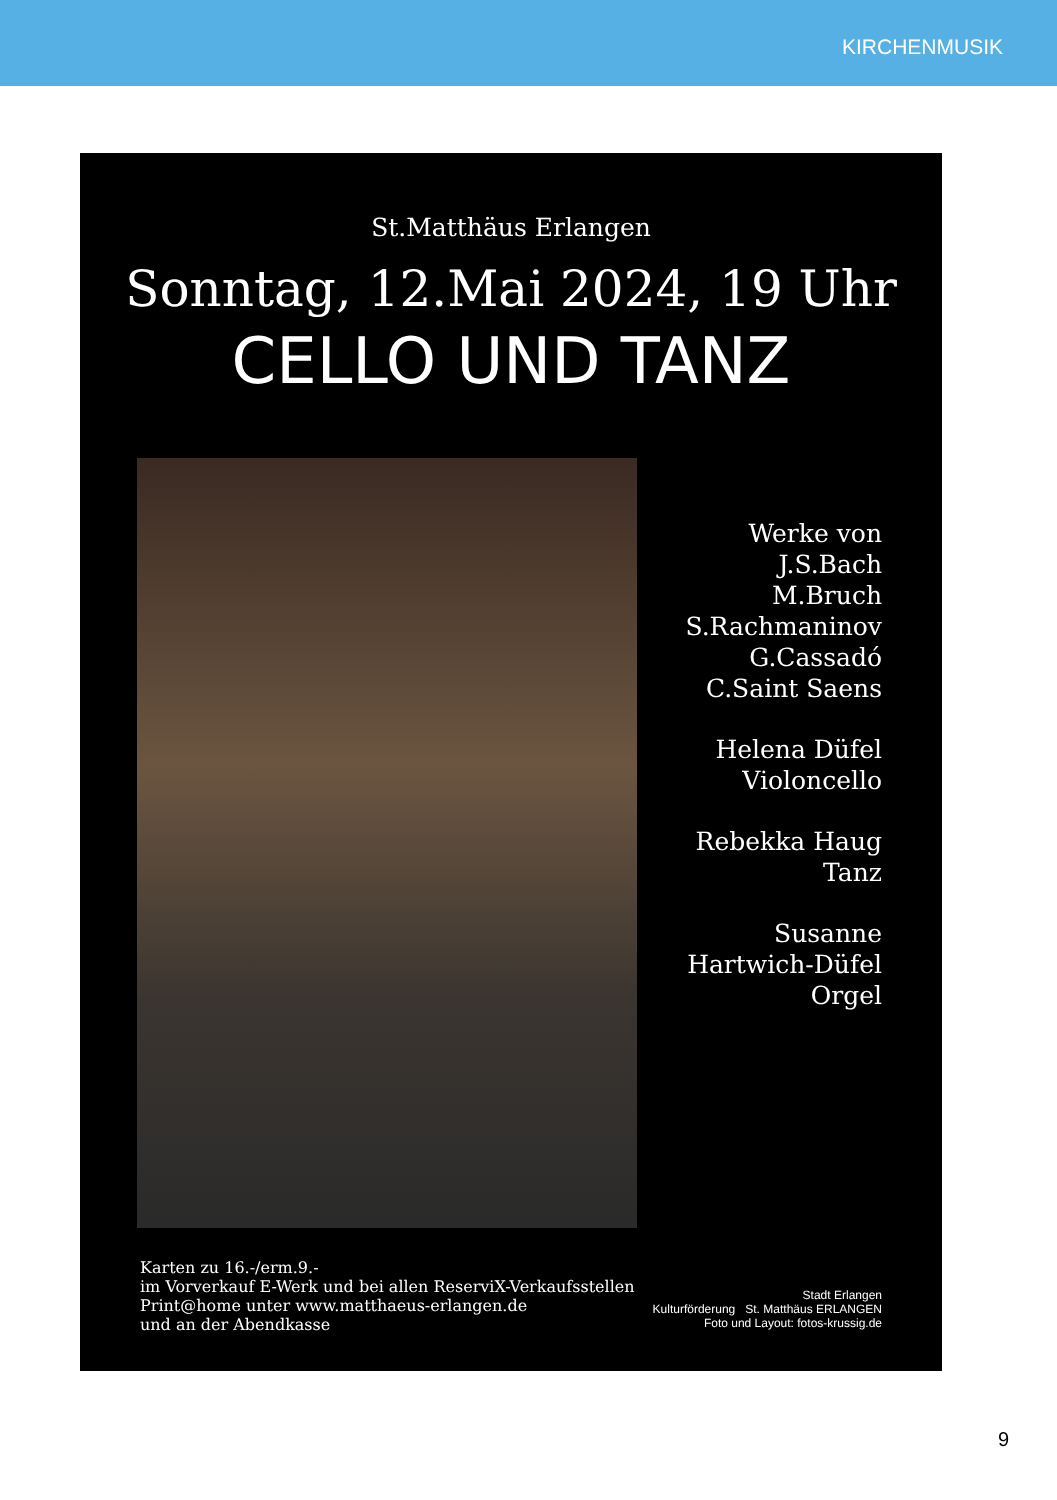KIRCHENMUSIK
St.Matthäus Erlangen
Sonntag, 12.Mai 2024, 19 Uhr
CELLO UND TANZ
Werke von
J.S.Bach
M.Bruch
S.Rachmaninov
G.Cassadó
C.Saint Saens
Helena Düfel
Violoncello
Rebekka Haug
Tanz
Susanne
Hartwich-Düfel
Orgel
Karten zu 16.-/erm.9.-
im Vorverkauf E-Werk und bei allen ReserviX-Verkaufsstellen
Print@home unter www.matthaeus-erlangen.de
und an der Abendkasse
Stadt Erlangen
Kulturförderung St. Matthäus ERLANGEN
Foto und Layout: fotos-krussig.de
9